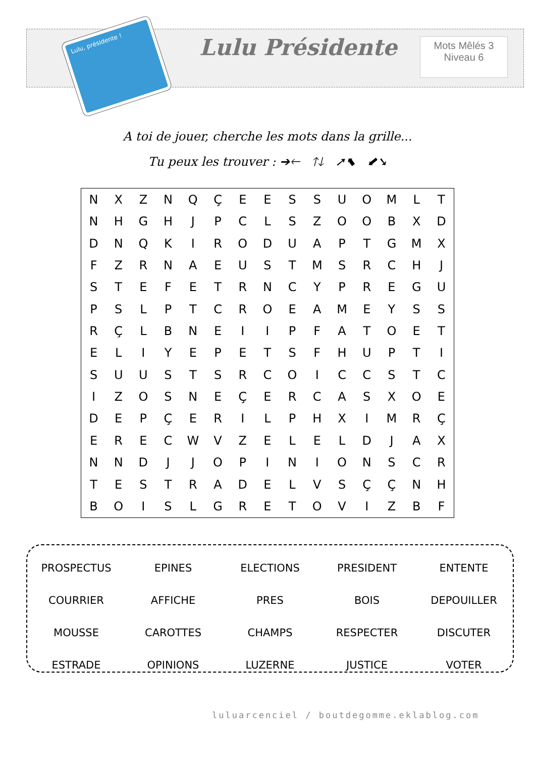Lulu, présidente !
Lulu Présidente
Mots Mêlés 3
Niveau 6
A toi de jouer, cherche les mots dans la grille...
Tu peux les trouver : ➔🡐 🡑🡓 ➚⬉ ⬋➘
| N | X | Z | N | Q | Ç | E | E | S | S | U | O | M | L | T |
| N | H | G | H | J | P | C | L | S | Z | O | O | B | X | D |
| D | N | Q | K | I | R | O | D | U | A | P | T | G | M | X |
| F | Z | R | N | A | E | U | S | T | M | S | R | C | H | J |
| S | T | E | F | E | T | R | N | C | Y | P | R | E | G | U |
| P | S | L | P | T | C | R | O | E | A | M | E | Y | S | S |
| R | Ç | L | B | N | E | I | I | P | F | A | T | O | E | T |
| E | L | I | Y | E | P | E | T | S | F | H | U | P | T | I |
| S | U | U | S | T | S | R | C | O | I | C | C | S | T | C |
| I | Z | O | S | N | E | Ç | E | R | C | A | S | X | O | E |
| D | E | P | Ç | E | R | I | L | P | H | X | I | M | R | Ç |
| E | R | E | C | W | V | Z | E | L | E | L | D | J | A | X |
| N | N | D | J | J | O | P | I | N | I | O | N | S | C | R |
| T | E | S | T | R | A | D | E | L | V | S | Ç | Ç | N | H |
| B | O | I | S | L | G | R | E | T | O | V | I | Z | B | F |
| PROSPECTUS | EPINES | ELECTIONS | PRESIDENT | ENTENTE |
| COURRIER | AFFICHE | PRES | BOIS | DEPOUILLER |
| MOUSSE | CAROTTES | CHAMPS | RESPECTER | DISCUTER |
| ESTRADE | OPINIONS | LUZERNE | JUSTICE | VOTER |
luluarcenciel / boutdegomme.eklablog.com